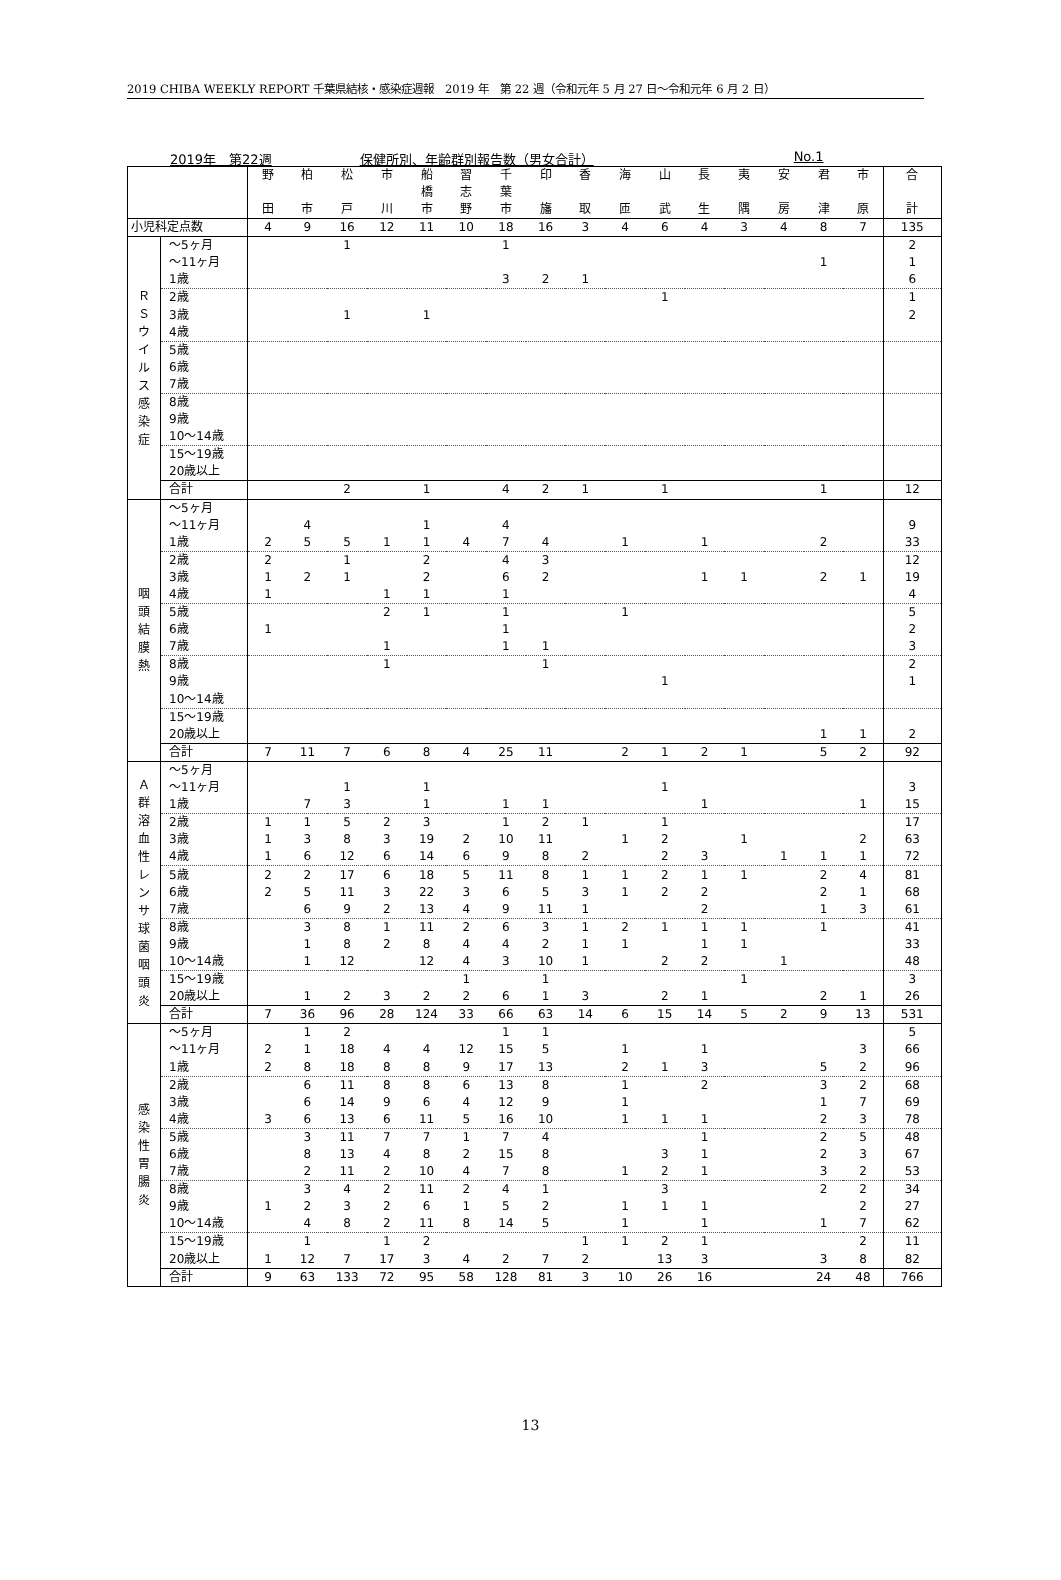2019 CHIBA WEEKLY REPORT 千葉県結核・感染症週報　2019 年　第 22 週（令和元年 5 月 27 日～令和元年 6 月 2 日）
2019年　第22週 保健所別、年齢群別報告数（男女合計） No.1
| | | 野 田 | 柏 市 | 松 戸 | 市 川 | 船 橋 市 | 習 志 野 | 千 葉 市 | 印 旛 | 香 取 | 海 匝 | 山 武 | 長 生 | 夷 隅 | 安 房 | 君 津 | 市 原 | 合 計 |
| --- | --- | --- | --- | --- | --- | --- | --- | --- | --- | --- | --- | --- | --- | --- | --- | --- | --- | --- |
| 小児科定点数 | | 4 | 9 | 16 | 12 | 11 | 10 | 18 | 16 | 3 | 4 | 6 | 4 | 3 | 4 | 8 | 7 | 135 |
| Ｒ Ｓ ウ イ ル ス 感 染 症 | ～5ヶ月 | | | 1 | | | | 1 | | | | | | | | | | 2 |
| | ～11ヶ月 | | | | | | | | | | | | | | | 1 | | 1 |
| | 1歳 | | | | | | | 3 | 2 | 1 | | | | | | | | 6 |
| | 2歳 | | | | | | | | | | | 1 | | | | | | 1 |
| | 3歳 | | | 1 | | 1 | | | | | | | | | | | | 2 |
| | 4歳 | | | | | | | | | | | | | | | | | |
| | 5歳 | | | | | | | | | | | | | | | | | |
| | 6歳 | | | | | | | | | | | | | | | | | |
| | 7歳 | | | | | | | | | | | | | | | | | |
| | 8歳 | | | | | | | | | | | | | | | | | |
| | 9歳 | | | | | | | | | | | | | | | | | |
| | 10～14歳 | | | | | | | | | | | | | | | | | |
| | 15～19歳 | | | | | | | | | | | | | | | | | |
| | 20歳以上 | | | | | | | | | | | | | | | | | |
| | 合計 | | | 2 | | 1 | | 4 | 2 | 1 | | 1 | | | | 1 | | 12 |
| 咽 頭 結 膜 熱 | ～5ヶ月 | | | | | | | | | | | | | | | | | |
| | ～11ヶ月 | | 4 | | | 1 | | 4 | | | | | | | | | | 9 |
| | 1歳 | 2 | 5 | 5 | 1 | 1 | 4 | 7 | 4 | | 1 | | 1 | | | 2 | | 33 |
| | 2歳 | 2 | | 1 | | 2 | | 4 | 3 | | | | | | | | | 12 |
| | 3歳 | 1 | 2 | 1 | | 2 | | 6 | 2 | | | | 1 | 1 | | 2 | 1 | 19 |
| | 4歳 | 1 | | | 1 | 1 | | 1 | | | | | | | | | | 4 |
| | 5歳 | | | | 2 | 1 | | 1 | | | 1 | | | | | | | 5 |
| | 6歳 | 1 | | | | | | 1 | | | | | | | | | | 2 |
| | 7歳 | | | | 1 | | | 1 | 1 | | | | | | | | | 3 |
| | 8歳 | | | | 1 | | | | 1 | | | | | | | | | 2 |
| | 9歳 | | | | | | | | | | | 1 | | | | | | 1 |
| | 10～14歳 | | | | | | | | | | | | | | | | | |
| | 15～19歳 | | | | | | | | | | | | | | | | | |
| | 20歳以上 | | | | | | | | | | | | | | | 1 | 1 | 2 |
| | 合計 | 7 | 11 | 7 | 6 | 8 | 4 | 25 | 11 | | 2 | 1 | 2 | 1 | | 5 | 2 | 92 |
| Ａ 群 溶 血 性 レ ン サ 球 菌 咽 頭 炎 | ～5ヶ月 | | | | | | | | | | | | | | | | | |
| | ～11ヶ月 | | | 1 | | 1 | | | | | | 1 | | | | | | 3 |
| | 1歳 | | 7 | 3 | | 1 | | 1 | 1 | | | | 1 | | | | 1 | 15 |
| | 2歳 | 1 | 1 | 5 | 2 | 3 | | 1 | 2 | 1 | | 1 | | | | | | 17 |
| | 3歳 | 1 | 3 | 8 | 3 | 19 | 2 | 10 | 11 | | 1 | 2 | | 1 | | | 2 | 63 |
| | 4歳 | 1 | 6 | 12 | 6 | 14 | 6 | 9 | 8 | 2 | | 2 | 3 | | 1 | 1 | 1 | 72 |
| | 5歳 | 2 | 2 | 17 | 6 | 18 | 5 | 11 | 8 | 1 | 1 | 2 | 1 | 1 | | 2 | 4 | 81 |
| | 6歳 | 2 | 5 | 11 | 3 | 22 | 3 | 6 | 5 | 3 | 1 | 2 | 2 | | | 2 | 1 | 68 |
| | 7歳 | | 6 | 9 | 2 | 13 | 4 | 9 | 11 | 1 | | | 2 | | | 1 | 3 | 61 |
| | 8歳 | | 3 | 8 | 1 | 11 | 2 | 6 | 3 | 1 | 2 | 1 | 1 | 1 | | 1 | | 41 |
| | 9歳 | | 1 | 8 | 2 | 8 | 4 | 4 | 2 | 1 | 1 | | 1 | 1 | | | | 33 |
| | 10～14歳 | | 1 | 12 | | 12 | 4 | 3 | 10 | 1 | | 2 | 2 | | 1 | | | 48 |
| | 15～19歳 | | | | | | 1 | | 1 | | | | | 1 | | | | 3 |
| | 20歳以上 | | 1 | 2 | 3 | 2 | 2 | 6 | 1 | 3 | | 2 | 1 | | | 2 | 1 | 26 |
| | 合計 | 7 | 36 | 96 | 28 | 124 | 33 | 66 | 63 | 14 | 6 | 15 | 14 | 5 | 2 | 9 | 13 | 531 |
| 感 染 性 胃 腸 炎 | ～5ヶ月 | | 1 | 2 | | | | 1 | 1 | | | | | | | | | 5 |
| | ～11ヶ月 | 2 | 1 | 18 | 4 | 4 | 12 | 15 | 5 | | 1 | | 1 | | | | 3 | 66 |
| | 1歳 | 2 | 8 | 18 | 8 | 8 | 9 | 17 | 13 | | 2 | 1 | 3 | | | 5 | 2 | 96 |
| | 2歳 | | 6 | 11 | 8 | 8 | 6 | 13 | 8 | | 1 | | 2 | | | 3 | 2 | 68 |
| | 3歳 | | 6 | 14 | 9 | 6 | 4 | 12 | 9 | | 1 | | | | | 1 | 7 | 69 |
| | 4歳 | 3 | 6 | 13 | 6 | 11 | 5 | 16 | 10 | | 1 | 1 | 1 | | | 2 | 3 | 78 |
| | 5歳 | | 3 | 11 | 7 | 7 | 1 | 7 | 4 | | | | 1 | | | 2 | 5 | 48 |
| | 6歳 | | 8 | 13 | 4 | 8 | 2 | 15 | 8 | | | 3 | 1 | | | 2 | 3 | 67 |
| | 7歳 | | 2 | 11 | 2 | 10 | 4 | 7 | 8 | | 1 | 2 | 1 | | | 3 | 2 | 53 |
| | 8歳 | | 3 | 4 | 2 | 11 | 2 | 4 | 1 | | | 3 | | | | 2 | 2 | 34 |
| | 9歳 | 1 | 2 | 3 | 2 | 6 | 1 | 5 | 2 | | 1 | 1 | 1 | | | | 2 | 27 |
| | 10～14歳 | | 4 | 8 | 2 | 11 | 8 | 14 | 5 | | 1 | | 1 | | | 1 | 7 | 62 |
| | 15～19歳 | | 1 | | 1 | 2 | | | | 1 | 1 | 2 | 1 | | | | 2 | 11 |
| | 20歳以上 | 1 | 12 | 7 | 17 | 3 | 4 | 2 | 7 | 2 | | 13 | 3 | | | 3 | 8 | 82 |
| | 合計 | 9 | 63 | 133 | 72 | 95 | 58 | 128 | 81 | 3 | 10 | 26 | 16 | | | 24 | 48 | 766 |
13